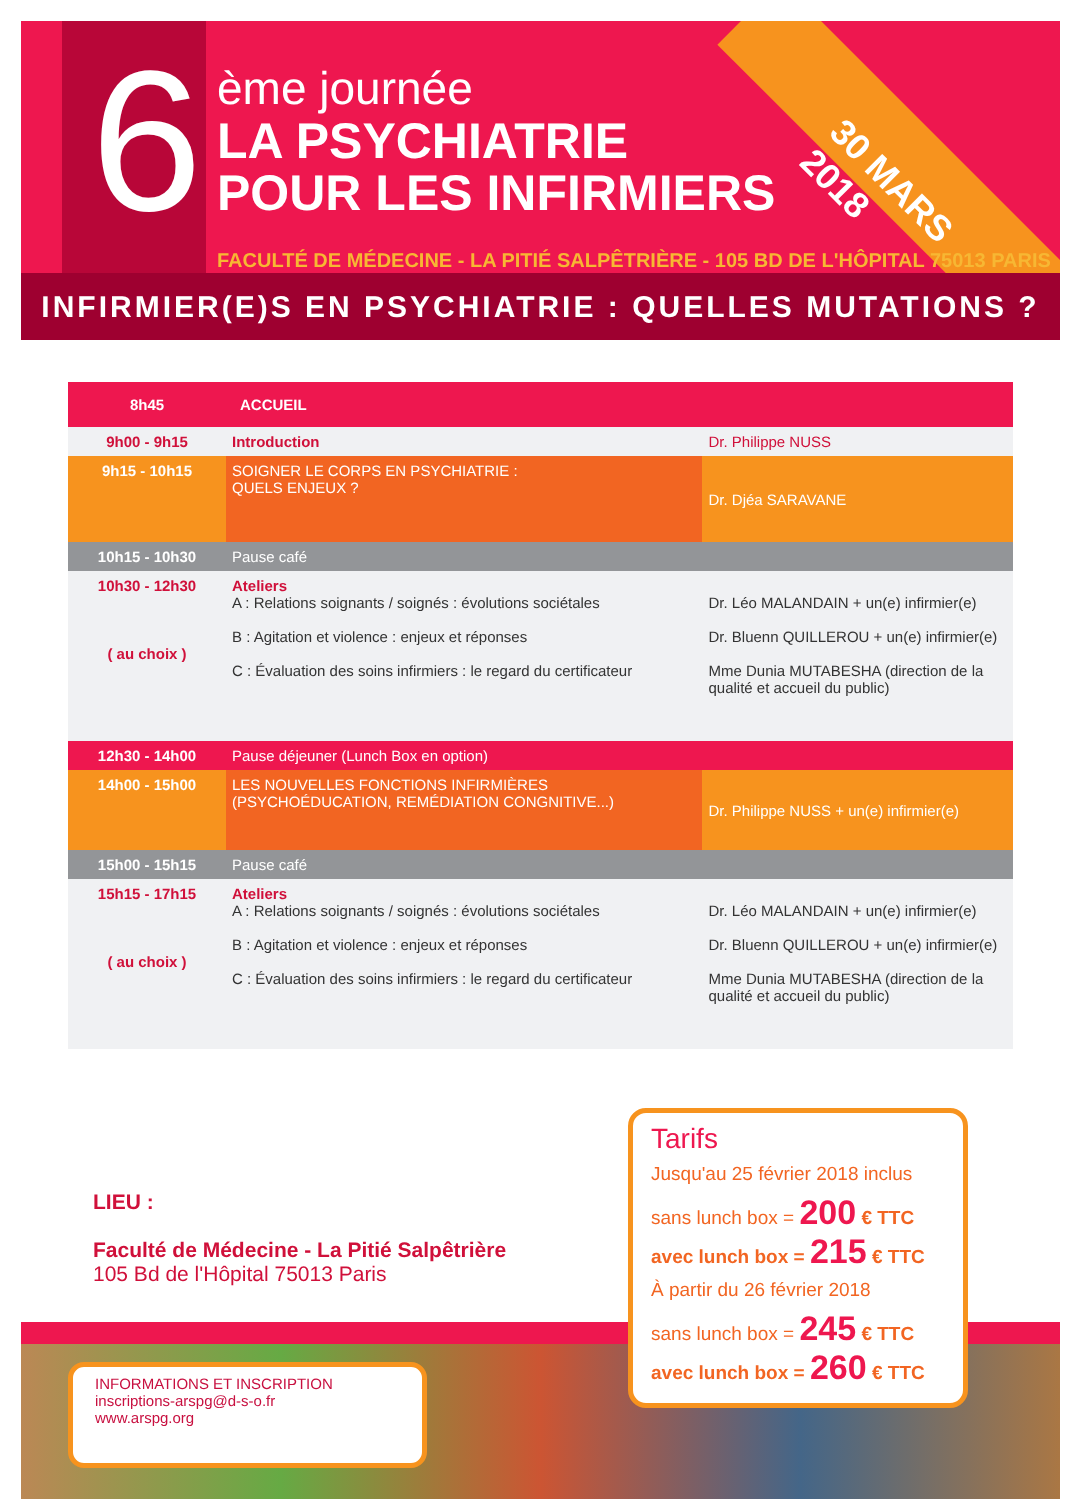6
ème journée
LA PSYCHIATRIE
POUR LES INFIRMIERS
FACULTÉ DE MÉDECINE - LA PITIÉ SALPÊTRIÈRE - 105 BD DE L'HÔPITAL 75013 PARIS
30 MARS 2018
INFIRMIER(E)S EN PSYCHIATRIE : QUELLES MUTATIONS ?
| 8h45 | ACCUEIL | |
| 9h00 - 9h15 | Introduction | Dr. Philippe NUSS |
| 9h15 - 10h15 | SOIGNER LE CORPS EN PSYCHIATRIE : QUELS ENJEUX ? | Dr. Djéa SARAVANE |
| 10h15 - 10h30 | Pause café | |
| 10h30 - 12h30 ( au choix ) | Ateliers A : Relations soignants / soignés : évolutions sociétales B : Agitation et violence : enjeux et réponses C : Évaluation des soins infirmiers : le regard du certificateur | Dr. Léo MALANDAIN + un(e) infirmier(e) Dr. Bluenn QUILLEROU + un(e) infirmier(e) Mme Dunia MUTABESHA (direction de la qualité et accueil du public) |
| 12h30 - 14h00 | Pause déjeuner (Lunch Box en option) | |
| 14h00 - 15h00 | LES NOUVELLES FONCTIONS INFIRMIÈRES (PSYCHOÉDUCATION, REMÉDIATION CONGNITIVE...) | Dr. Philippe NUSS + un(e) infirmier(e) |
| 15h00 - 15h15 | Pause café | |
| 15h15 - 17h15 ( au choix ) | Ateliers A : Relations soignants / soignés : évolutions sociétales B : Agitation et violence : enjeux et réponses C : Évaluation des soins infirmiers : le regard du certificateur | Dr. Léo MALANDAIN + un(e) infirmier(e) Dr. Bluenn QUILLEROU + un(e) infirmier(e) Mme Dunia MUTABESHA (direction de la qualité et accueil du public) |
LIEU :
Faculté de Médecine - La Pitié Salpêtrière
105 Bd de l'Hôpital 75013 Paris
INFORMATIONS ET INSCRIPTION
inscriptions-arspg@d-s-o.fr
www.arspg.org
Tarifs
Jusqu'au 25 février 2018 inclus
sans lunch box = 200 € TTC
avec lunch box = 215 € TTC
À partir du 26 février 2018
sans lunch box = 245 € TTC
avec lunch box = 260 € TTC